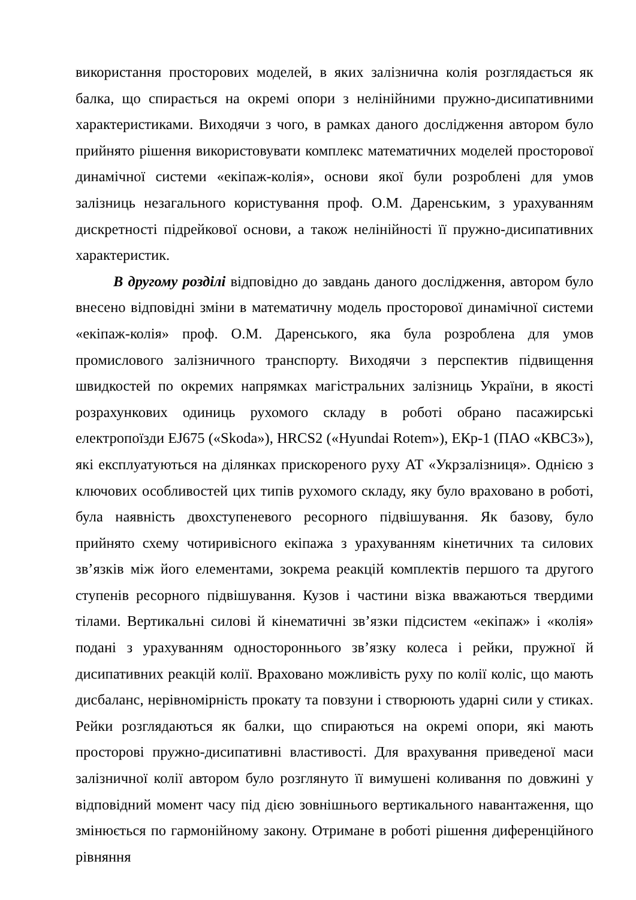використання просторових моделей, в яких залізнична колія розглядається як балка, що спирається на окремі опори з нелінійними пружно-дисипативними характеристиками. Виходячи з чого, в рамках даного дослідження автором було прийнято рішення використовувати комплекс математичних моделей просторової динамічної системи «екіпаж-колія», основи якої були розроблені для умов залізниць незагального користування проф. О.М. Даренським, з урахуванням дискретності підрейкової основи, а також нелінійності її пружно-дисипативних характеристик.
В другому розділі відповідно до завдань даного дослідження, автором було внесено відповідні зміни в математичну модель просторової динамічної системи «екіпаж-колія» проф. О.М. Даренського, яка була розроблена для умов промислового залізничного транспорту. Виходячи з перспектив підвищення швидкостей по окремих напрямках магістральних залізниць України, в якості розрахункових одиниць рухомого складу в роботі обрано пасажирські електропоїзди EJ675 («Skoda»), HRCS2 («Hyundai Rotem»), ЕКр-1 (ПАО «КВСЗ»), які експлуатуються на ділянках прискореного руху АТ «Укрзалізниця». Однією з ключових особливостей цих типів рухомого складу, яку було враховано в роботі, була наявність двохступеневого ресорного підвішування. Як базову, було прийнято схему чотиривісного екіпажа з урахуванням кінетичних та силових зв’язків між його елементами, зокрема реакцій комплектів першого та другого ступенів ресорного підвішування. Кузов і частини візка вважаються твердими тілами. Вертикальні силові й кінематичні зв’язки підсистем «екіпаж» і «колія» подані з урахуванням одностороннього зв’язку колеса і рейки, пружної й дисипативних реакцій колії. Враховано можливість руху по колії коліс, що мають дисбаланс, нерівномірність прокату та повзуни і створюють ударні сили у стиках. Рейки розглядаються як балки, що спираються на окремі опори, які мають просторові пружно-дисипативні властивості. Для врахування приведеної маси залізничної колії автором було розглянуто її вимушені коливання по довжині у відповідний момент часу під дією зовнішнього вертикального навантаження, що змінюється по гармонійному закону. Отримане в роботі рішення диференційного рівняння